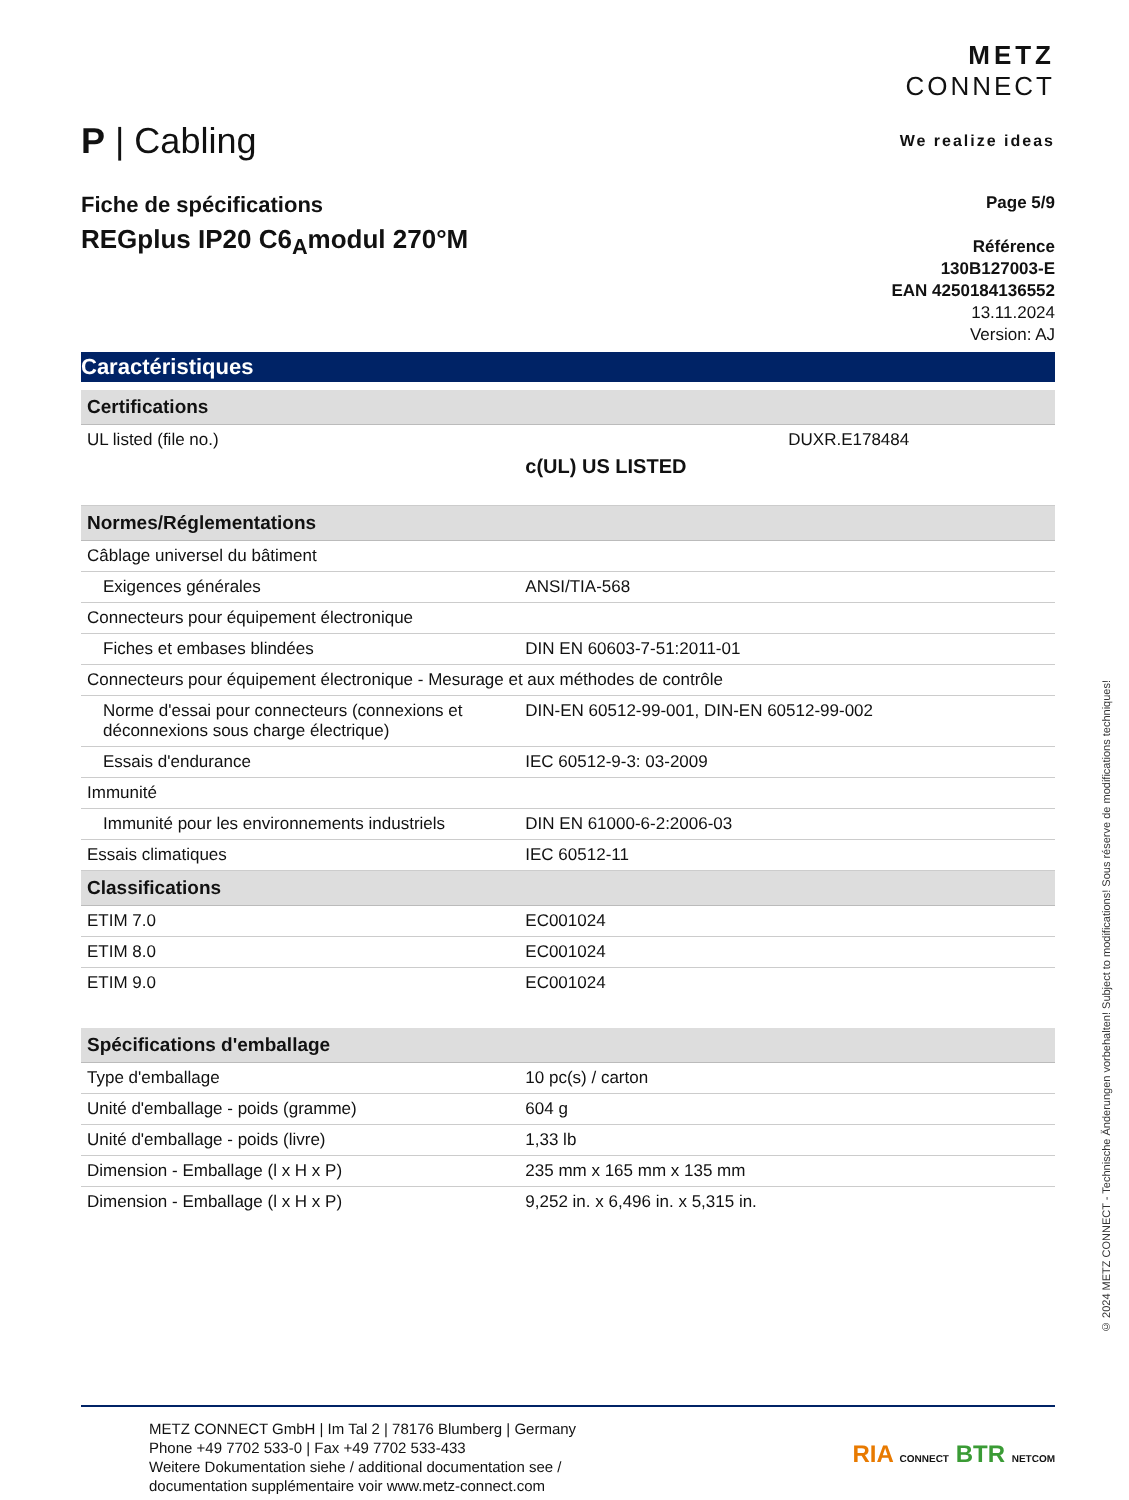P | Cabling
METZ
CONNECT
We realize ideas
Fiche de spécifications
REGplus IP20 C6<sub>A</sub>modul 270°M
Page 5/9
Référence
130B127003-E
EAN 4250184136552
13.11.2024
Version: AJ
Caractéristiques
| Certifications | | |
| --- | --- | --- |
| UL listed (file no.) | c(UL) US LISTED | DUXR.E178484 |
| Normes/Réglementations | | |
| Câblage universel du bâtiment | | |
| Exigences générales | ANSI/TIA-568 | |
| Connecteurs pour équipement électronique | | |
| Fiches et embases blindées | DIN EN 60603-7-51:2011-01 | |
| Connecteurs pour équipement électronique - Mesurage et aux méthodes de contrôle | | |
| Norme d'essai pour connecteurs (connexions et déconnexions sous charge électrique) | DIN-EN 60512-99-001, DIN-EN 60512-99-002 | |
| Essais d'endurance | IEC 60512-9-3: 03-2009 | |
| Immunité | | |
| Immunité pour les environnements industriels | DIN EN 61000-6-2:2006-03 | |
| Essais climatiques | IEC 60512-11 | |
| Classifications | | |
| ETIM 7.0 | EC001024 | |
| ETIM 8.0 | EC001024 | |
| ETIM 9.0 | EC001024 | |
| Spécifications d'emballage | | |
| Type d'emballage | 10 pc(s) / carton | |
| Unité d'emballage - poids (gramme) | 604 g | |
| Unité d'emballage - poids (livre) | 1,33 lb | |
| Dimension - Emballage (l x H x P) | 235 mm x 165 mm x 135 mm | |
| Dimension - Emballage (l x H x P) | 9,252 in. x 6,496 in. x 5,315 in. | |
METZ CONNECT GmbH | Im Tal 2 | 78176 Blumberg | Germany
Phone +49 7702 533-0 | Fax +49 7702 533-433
Weitere Dokumentation siehe / additional documentation see /
documentation supplémentaire voir www.metz-connect.com
RIA CONNECT BTR NETCOM
© 2024 METZ CONNECT - Technische Änderungen vorbehalten! Subject to modifications! Sous réserve de modifications techniques!